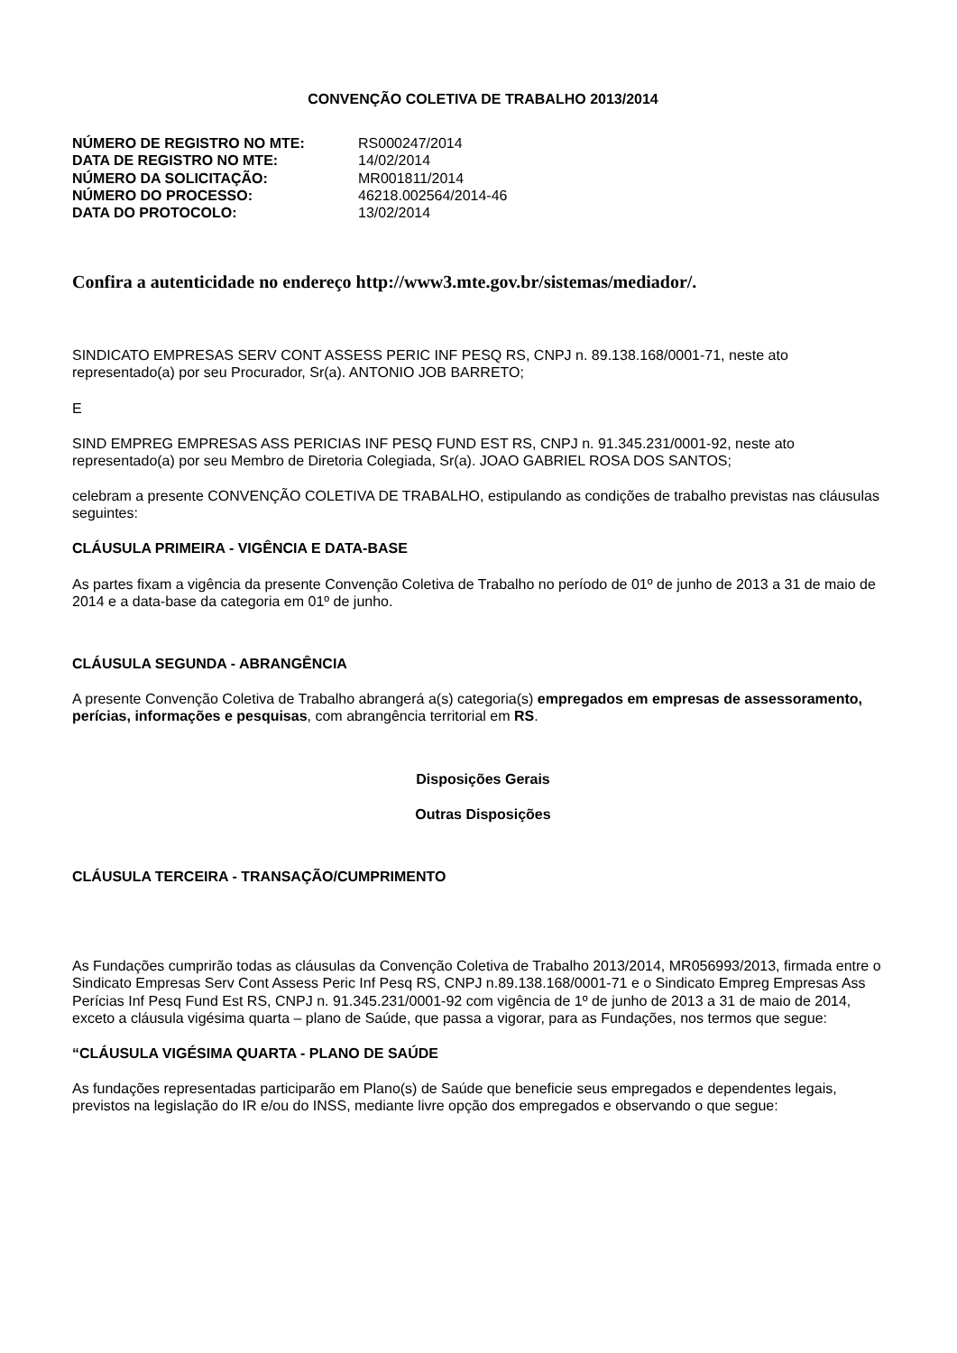CONVENÇÃO COLETIVA DE TRABALHO 2013/2014
| NÚMERO DE REGISTRO NO MTE: | RS000247/2014 |
| DATA DE REGISTRO NO MTE: | 14/02/2014 |
| NÚMERO DA SOLICITAÇÃO: | MR001811/2014 |
| NÚMERO DO PROCESSO: | 46218.002564/2014-46 |
| DATA DO PROTOCOLO: | 13/02/2014 |
Confira a autenticidade no endereço http://www3.mte.gov.br/sistemas/mediador/.
SINDICATO EMPRESAS SERV CONT ASSESS PERIC INF PESQ RS, CNPJ n. 89.138.168/0001-71, neste ato representado(a) por seu Procurador, Sr(a). ANTONIO JOB BARRETO;
E
SIND EMPREG EMPRESAS ASS PERICIAS INF PESQ FUND EST RS, CNPJ n. 91.345.231/0001-92, neste ato representado(a) por seu Membro de Diretoria Colegiada, Sr(a). JOAO GABRIEL ROSA DOS SANTOS;
celebram a presente CONVENÇÃO COLETIVA DE TRABALHO, estipulando as condições de trabalho previstas nas cláusulas seguintes:
CLÁUSULA PRIMEIRA - VIGÊNCIA E DATA-BASE
As partes fixam a vigência da presente Convenção Coletiva de Trabalho no período de 01º de junho de 2013 a 31 de maio de 2014 e a data-base da categoria em 01º de junho.
CLÁUSULA SEGUNDA - ABRANGÊNCIA
A presente Convenção Coletiva de Trabalho abrangerá a(s) categoria(s) empregados em empresas de assessoramento, perícias, informações e pesquisas, com abrangência territorial em RS.
Disposições Gerais
Outras Disposições
CLÁUSULA TERCEIRA - TRANSAÇÃO/CUMPRIMENTO
As Fundações cumprirão todas as cláusulas da Convenção Coletiva de Trabalho 2013/2014, MR056993/2013, firmada entre o Sindicato Empresas Serv Cont Assess Peric Inf Pesq RS, CNPJ n.89.138.168/0001-71 e o Sindicato Empreg Empresas Ass Perícias Inf Pesq Fund Est RS, CNPJ n. 91.345.231/0001-92 com vigência de 1º de junho de 2013 a 31 de maio de 2014, exceto a cláusula vigésima quarta – plano de Saúde, que passa a vigorar, para as Fundações, nos termos que segue:
“CLÁUSULA VIGÉSIMA QUARTA - PLANO DE SAÚDE
As fundações representadas participarão em Plano(s) de Saúde que beneficie seus empregados e dependentes legais, previstos na legislação do IR e/ou do INSS, mediante livre opção dos empregados e observando o que segue: